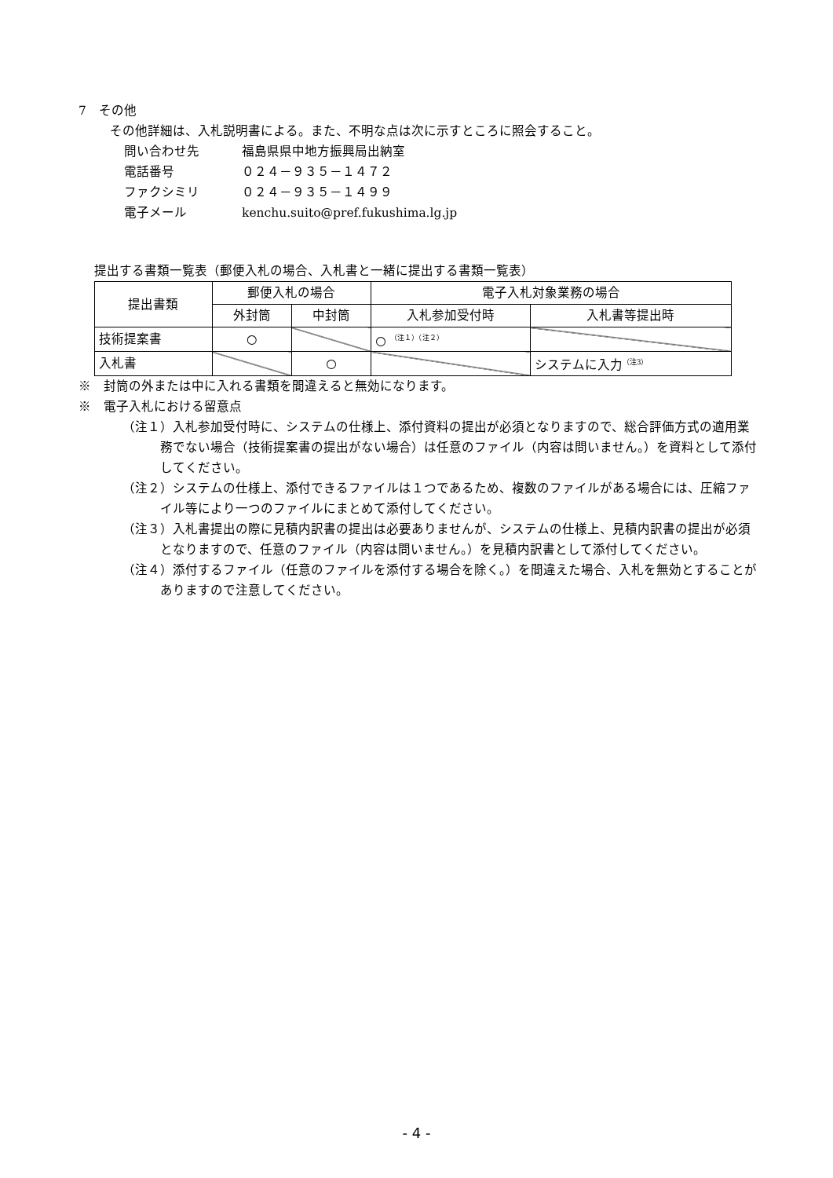7　その他
その他詳細は、入札説明書による。また、不明な点は次に示すところに照会すること。
問い合わせ先 福島県県中地方振興局出納室
電話番号 ０２４－９３５－１４７２
ファクシミリ ０２４－９３５－１４９９
電子メール kenchu.suito@pref.fukushima.lg.jp
提出する書類一覧表（郵便入札の場合、入札書と一緒に提出する書類一覧表）
| 提出書類 | 郵便入札の場合 | | 電子入札対象業務の場合 | |
| --- | --- | --- | --- | --- |
| | 外封筒 | 中封筒 | 入札参加受付時 | 入札書等提出時 |
| 技術提案書 | ○ | | ○ <sup>（注１）（注２）</sup> | |
| 入札書 | | ○ | | システムに入力<sup>（注3）</sup> |
※　封筒の外または中に入れる書類を間違えると無効になります。
※　電子入札における留意点
（注１）入札参加受付時に、システムの仕様上、添付資料の提出が必須となりますので、総合評価方式の適用業務でない場合（技術提案書の提出がない場合）は任意のファイル（内容は問いません。）を資料として添付してください。
（注２）システムの仕様上、添付できるファイルは１つであるため、複数のファイルがある場合には、圧縮ファイル等により一つのファイルにまとめて添付してください。
（注３）入札書提出の際に見積内訳書の提出は必要ありませんが、システムの仕様上、見積内訳書の提出が必須となりますので、任意のファイル（内容は問いません。）を見積内訳書として添付してください。
（注４）添付するファイル（任意のファイルを添付する場合を除く。）を間違えた場合、入札を無効とすることがありますので注意してください。
- 4 -